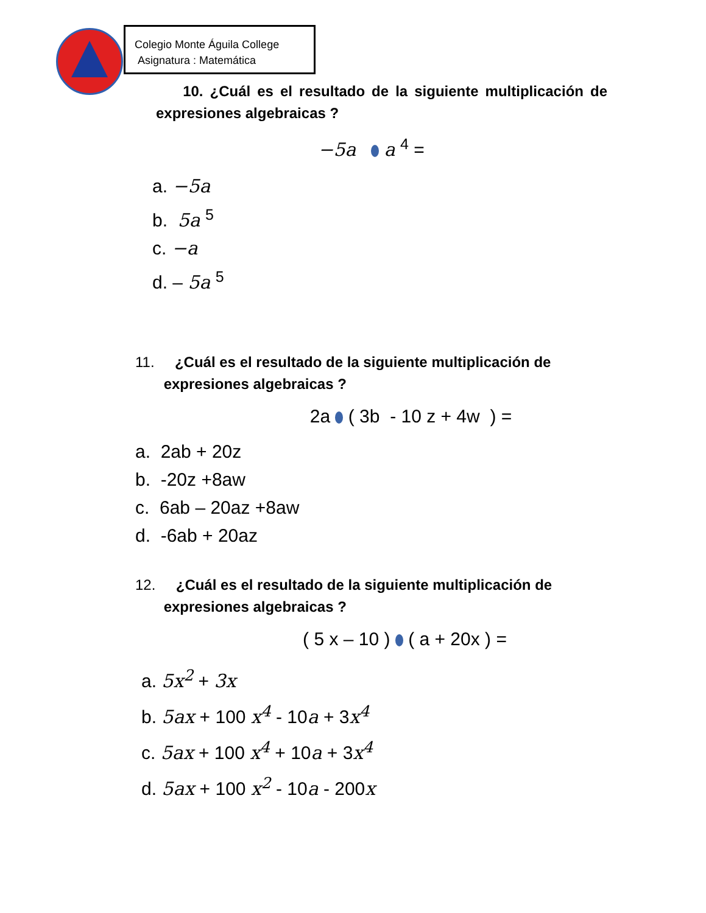Colegio Monte Águila College
Asignatura : Matemática
10. ¿Cuál es el resultado de la siguiente multiplicación de expresiones algebraicas ?
−5a a <sup>4</sup> =
a. −5a
b. 5a <sup>5</sup>
c. −a
d. – 5a <sup>5</sup>
11. ¿Cuál es el resultado de la siguiente multiplicación de
expresiones algebraicas ?
2a ( 3b - 10 z + 4w ) =
a. 2ab + 20z
b. -20z +8aw
c. 6ab – 20az +8aw
d. -6ab + 20az
12. ¿Cuál es el resultado de la siguiente multiplicación de
expresiones algebraicas ?
( 5 x – 10 ) ( a + 20x ) =
a. 5x<sup>2</sup> + 3x
b. 5ax + 100 x<sup>4</sup> - 10a + 3x<sup>4</sup>
c. 5ax + 100 x<sup>4</sup> + 10a + 3x<sup>4</sup>
d. 5ax + 100 x<sup>2</sup> - 10a - 200x